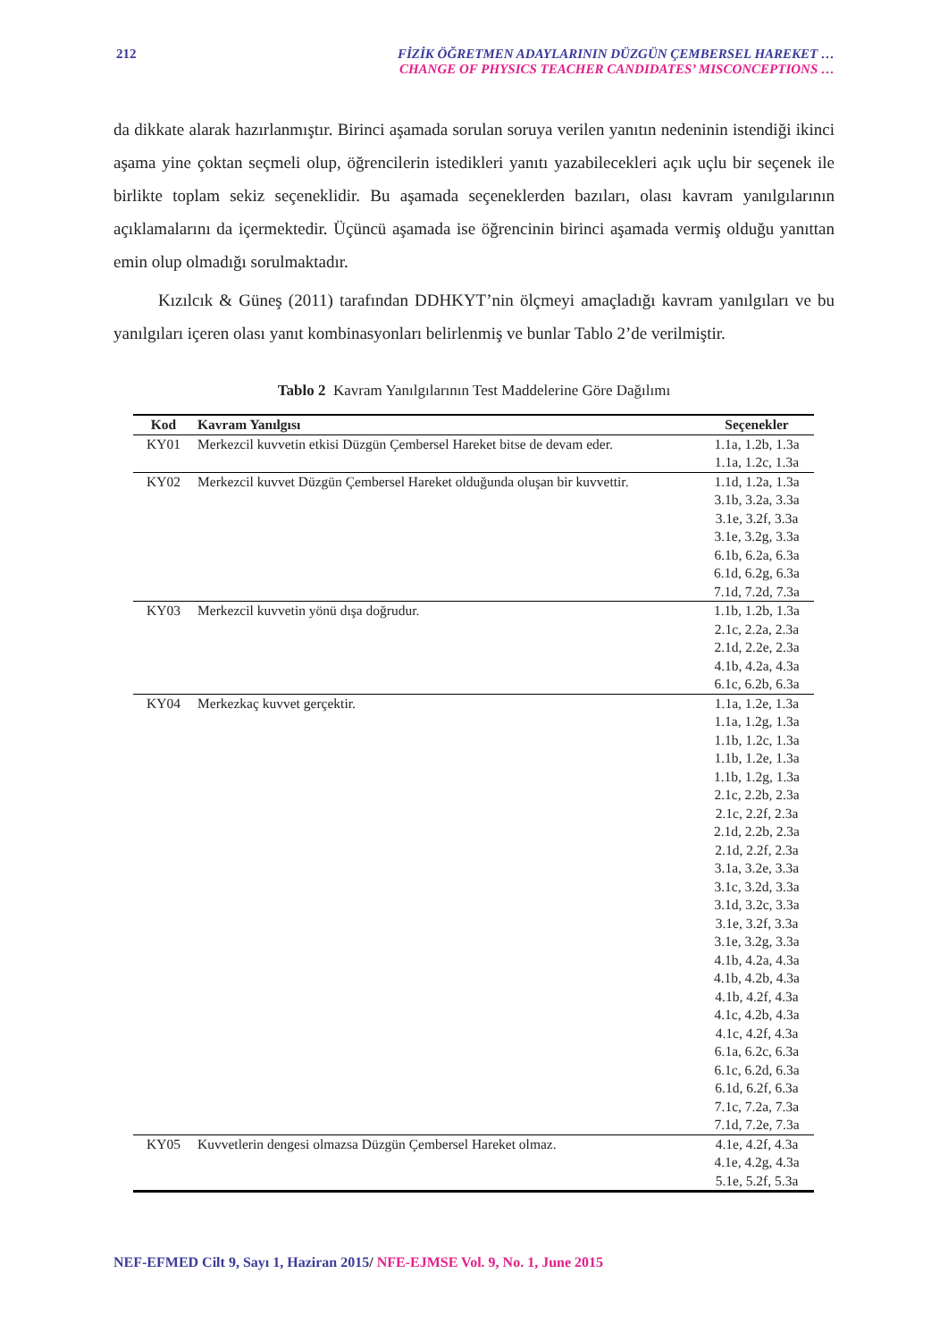212 FİZİK ÖĞRETMEN ADAYLARININ DÜZGÜN ÇEMBERSEL HAREKET …
CHANGE OF PHYSICS TEACHER CANDIDATES’ MISCONCEPTIONS …
da dikkate alarak hazırlanmıştır. Birinci aşamada sorulan soruya verilen yanıtın nedeninin istendiği ikinci aşama yine çoktan seçmeli olup, öğrencilerin istedikleri yanıtı yazabilecekleri açık uçlu bir seçenek ile birlikte toplam sekiz seçeneklidir. Bu aşamada seçeneklerden bazıları, olası kavram yanılgılarının açıklamalarını da içermektedir. Üçüncü aşamada ise öğrencinin birinci aşamada vermiş olduğu yanıttan emin olup olmadığı sorulmaktadır.
Kızılcık & Güneş (2011) tarafından DDHKYT’nin ölçmeyi amaçladığı kavram yanılgıları ve bu yanılgıları içeren olası yanıt kombinasyonları belirlenmiş ve bunlar Tablo 2’de verilmiştir.
Tablo 2 Kavram Yanılgılarının Test Maddelerine Göre Dağılımı
| Kod | Kavram Yanılgısı | Seçenekler |
| --- | --- | --- |
| KY01 | Merkezcil kuvvetin etkisi Düzgün Çembersel Hareket bitse de devam eder. | 1.1a, 1.2b, 1.3a 1.1a, 1.2c, 1.3a |
| KY02 | Merkezcil kuvvet Düzgün Çembersel Hareket olduğunda oluşan bir kuvvettir. | 1.1d, 1.2a, 1.3a 3.1b, 3.2a, 3.3a 3.1e, 3.2f, 3.3a 3.1e, 3.2g, 3.3a 6.1b, 6.2a, 6.3a 6.1d, 6.2g, 6.3a 7.1d, 7.2d, 7.3a |
| KY03 | Merkezcil kuvvetin yönü dışa doğrudur. | 1.1b, 1.2b, 1.3a 2.1c, 2.2a, 2.3a 2.1d, 2.2e, 2.3a 4.1b, 4.2a, 4.3a 6.1c, 6.2b, 6.3a |
| KY04 | Merkezkaç kuvvet gerçektir. | 1.1a, 1.2e, 1.3a 1.1a, 1.2g, 1.3a 1.1b, 1.2c, 1.3a 1.1b, 1.2e, 1.3a 1.1b, 1.2g, 1.3a 2.1c, 2.2b, 2.3a 2.1c, 2.2f, 2.3a 2.1d, 2.2b, 2.3a 2.1d, 2.2f, 2.3a 3.1a, 3.2e, 3.3a 3.1c, 3.2d, 3.3a 3.1d, 3.2c, 3.3a 3.1e, 3.2f, 3.3a 3.1e, 3.2g, 3.3a 4.1b, 4.2a, 4.3a 4.1b, 4.2b, 4.3a 4.1b, 4.2f, 4.3a 4.1c, 4.2b, 4.3a 4.1c, 4.2f, 4.3a 6.1a, 6.2c, 6.3a 6.1c, 6.2d, 6.3a 6.1d, 6.2f, 6.3a 7.1c, 7.2a, 7.3a 7.1d, 7.2e, 7.3a |
| KY05 | Kuvvetlerin dengesi olmazsa Düzgün Çembersel Hareket olmaz. | 4.1e, 4.2f, 4.3a 4.1e, 4.2g, 4.3a 5.1e, 5.2f, 5.3a |
NEF-EFMED Cilt 9, Sayı 1, Haziran 2015/ NFE-EJMSE Vol. 9, No. 1, June 2015